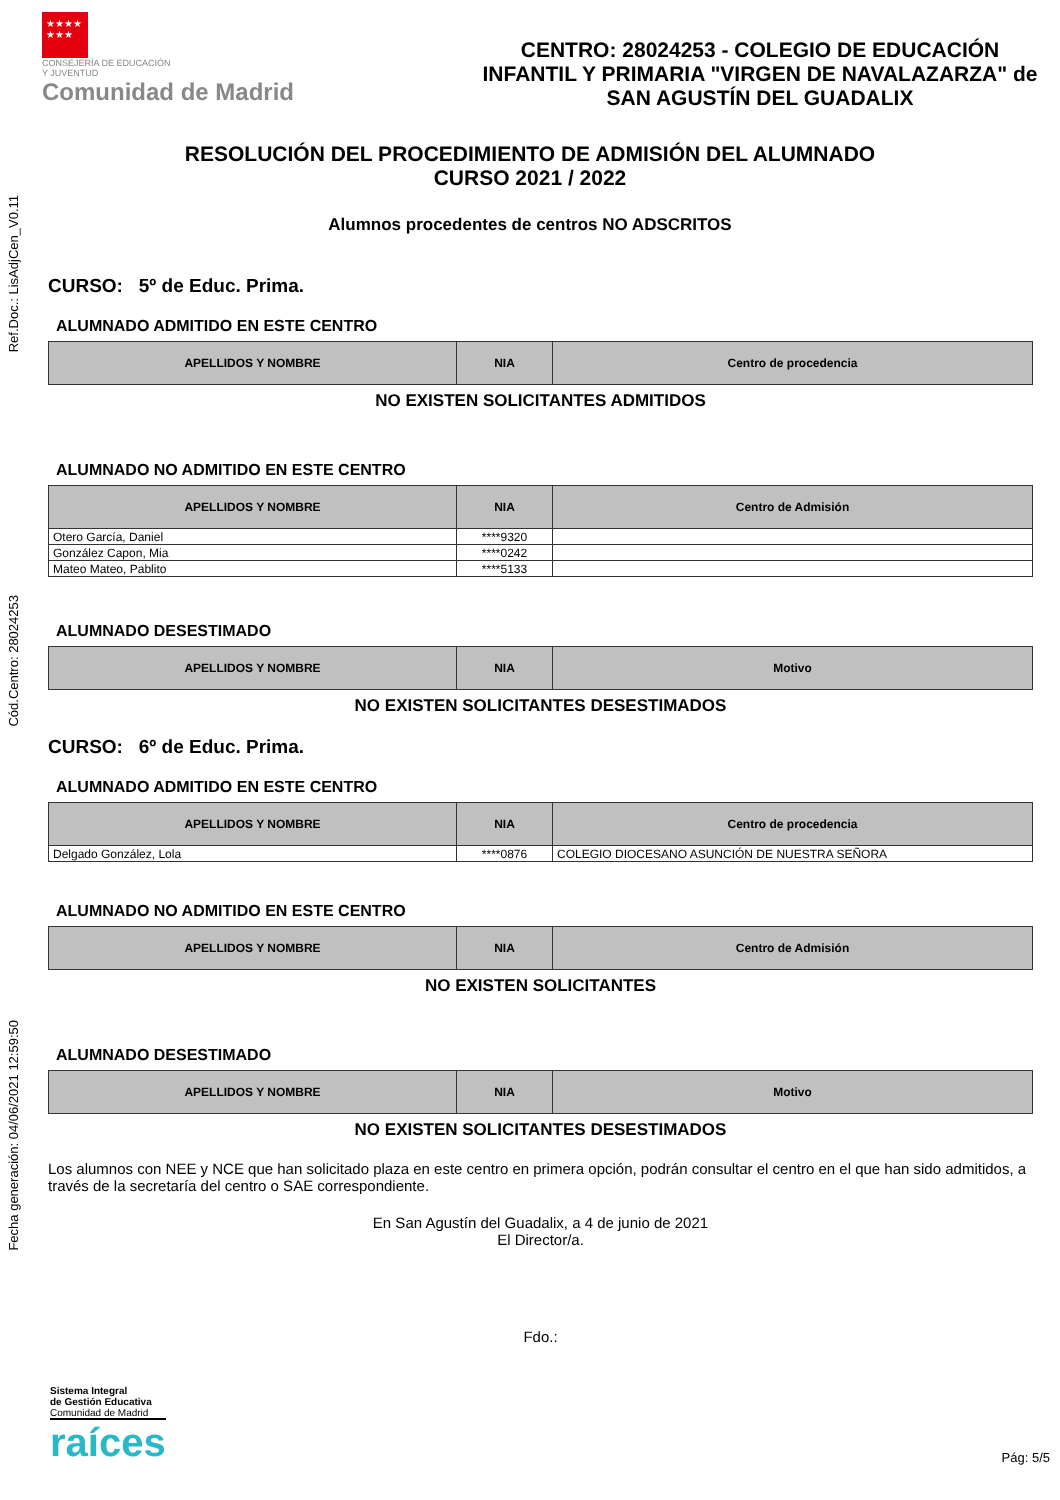Ref.Doc.: LisAdjCen_V0.11
Cód.Centro: 28024253
Fecha generación: 04/06/2021 12:59:50
★★★★
★★★
CONSEJERÍA DE EDUCACIÓN
Y JUVENTUD
Comunidad de Madrid
CENTRO: 28024253 - COLEGIO DE EDUCACIÓN INFANTIL Y PRIMARIA "VIRGEN DE NAVALAZARZA" de SAN AGUSTÍN DEL GUADALIX
RESOLUCIÓN DEL PROCEDIMIENTO DE ADMISIÓN DEL ALUMNADO
CURSO 2021 / 2022
Alumnos procedentes de centros NO ADSCRITOS
CURSO: 5º de Educ. Prima.
ALUMNADO ADMITIDO EN ESTE CENTRO
| APELLIDOS Y NOMBRE | NIA | Centro de procedencia |
| --- | --- | --- |
NO EXISTEN SOLICITANTES ADMITIDOS
ALUMNADO NO ADMITIDO EN ESTE CENTRO
| APELLIDOS Y NOMBRE | NIA | Centro de Admisión |
| --- | --- | --- |
| Otero García, Daniel | ****9320 | |
| González Capon, Mia | ****0242 | |
| Mateo Mateo, Pablito | ****5133 | |
ALUMNADO DESESTIMADO
| APELLIDOS Y NOMBRE | NIA | Motivo |
| --- | --- | --- |
NO EXISTEN SOLICITANTES DESESTIMADOS
CURSO: 6º de Educ. Prima.
ALUMNADO ADMITIDO EN ESTE CENTRO
| APELLIDOS Y NOMBRE | NIA | Centro de procedencia |
| --- | --- | --- |
| Delgado González, Lola | ****0876 | COLEGIO DIOCESANO ASUNCIÓN DE NUESTRA SEÑORA |
ALUMNADO NO ADMITIDO EN ESTE CENTRO
| APELLIDOS Y NOMBRE | NIA | Centro de Admisión |
| --- | --- | --- |
NO EXISTEN SOLICITANTES
ALUMNADO DESESTIMADO
| APELLIDOS Y NOMBRE | NIA | Motivo |
| --- | --- | --- |
NO EXISTEN SOLICITANTES DESESTIMADOS
Los alumnos con NEE y NCE que han solicitado plaza en este centro en primera opción, podrán consultar el centro en el que han sido admitidos, a través de la secretaría del centro o SAE correspondiente.
En San Agustín del Guadalix, a 4 de junio de 2021
El Director/a.
Fdo.:
Sistema Integral
de Gestión Educativa
Comunidad de Madrid
raíces
Pág: 5/5